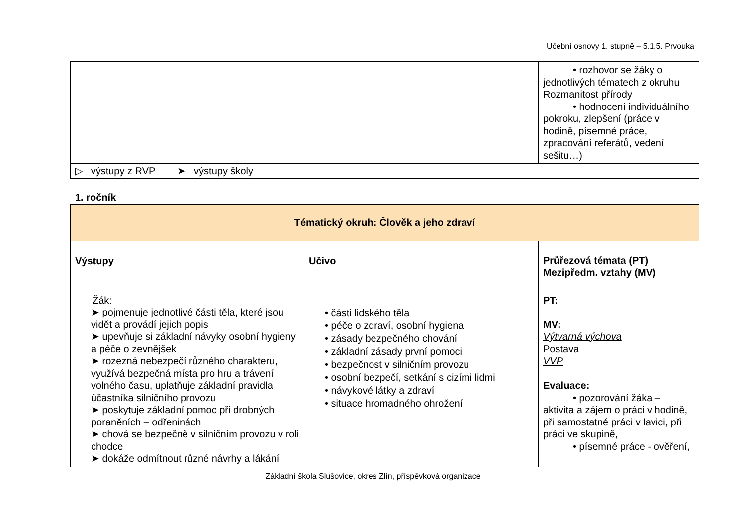Učební osnovy 1. stupně – 5.1.5. Prvouka
| | | • rozhovor se žáky o jednotlivých tématech z okruhu Rozmanitost přírody • hodnocení individuálního pokroku, zlepšení (práce v hodině, písemné práce, zpracování referátů, vedení sešitu…) |
| ▷ výstupy z RVP ➤ výstupy školy | | |
1. ročník
| Tématický okruh: Člověk a jeho zdraví | | |
| Výstupy | Učivo | Průřezová témata (PT) Mezipředm. vztahy (MV) |
| Žák: ➤ pojmenuje jednotlivé části těla, které jsou vidět a provádí jejich popis ➤ upevňuje si základní návyky osobní hygieny a péče o zevnějšek ➤ rozezná nebezpečí různého charakteru, využívá bezpečná místa pro hru a trávení volného času, uplatňuje základní pravidla účastníka silničního provozu ➤ poskytuje základní pomoc při drobných poraněních – odřeninách ➤ chová se bezpečně v silničním provozu v roli chodce ➤ dokáže odmítnout různé návrhy a lákání | • části lidského těla • péče o zdraví, osobní hygiena • zásady bezpečného chování • základní zásady první pomoci • bezpečnost v silničním provozu • osobní bezpečí, setkání s cizími lidmi • návykové látky a zdraví • situace hromadného ohrožení | PT: MV: Výtvarná výchova Postava VVP Evaluace: • pozorování žáka – aktivita a zájem o práci v hodině, při samostatné práci v lavici, při práci ve skupině, • písemné práce - ověření, |
Základní škola Slušovice, okres Zlín, příspěvková organizace